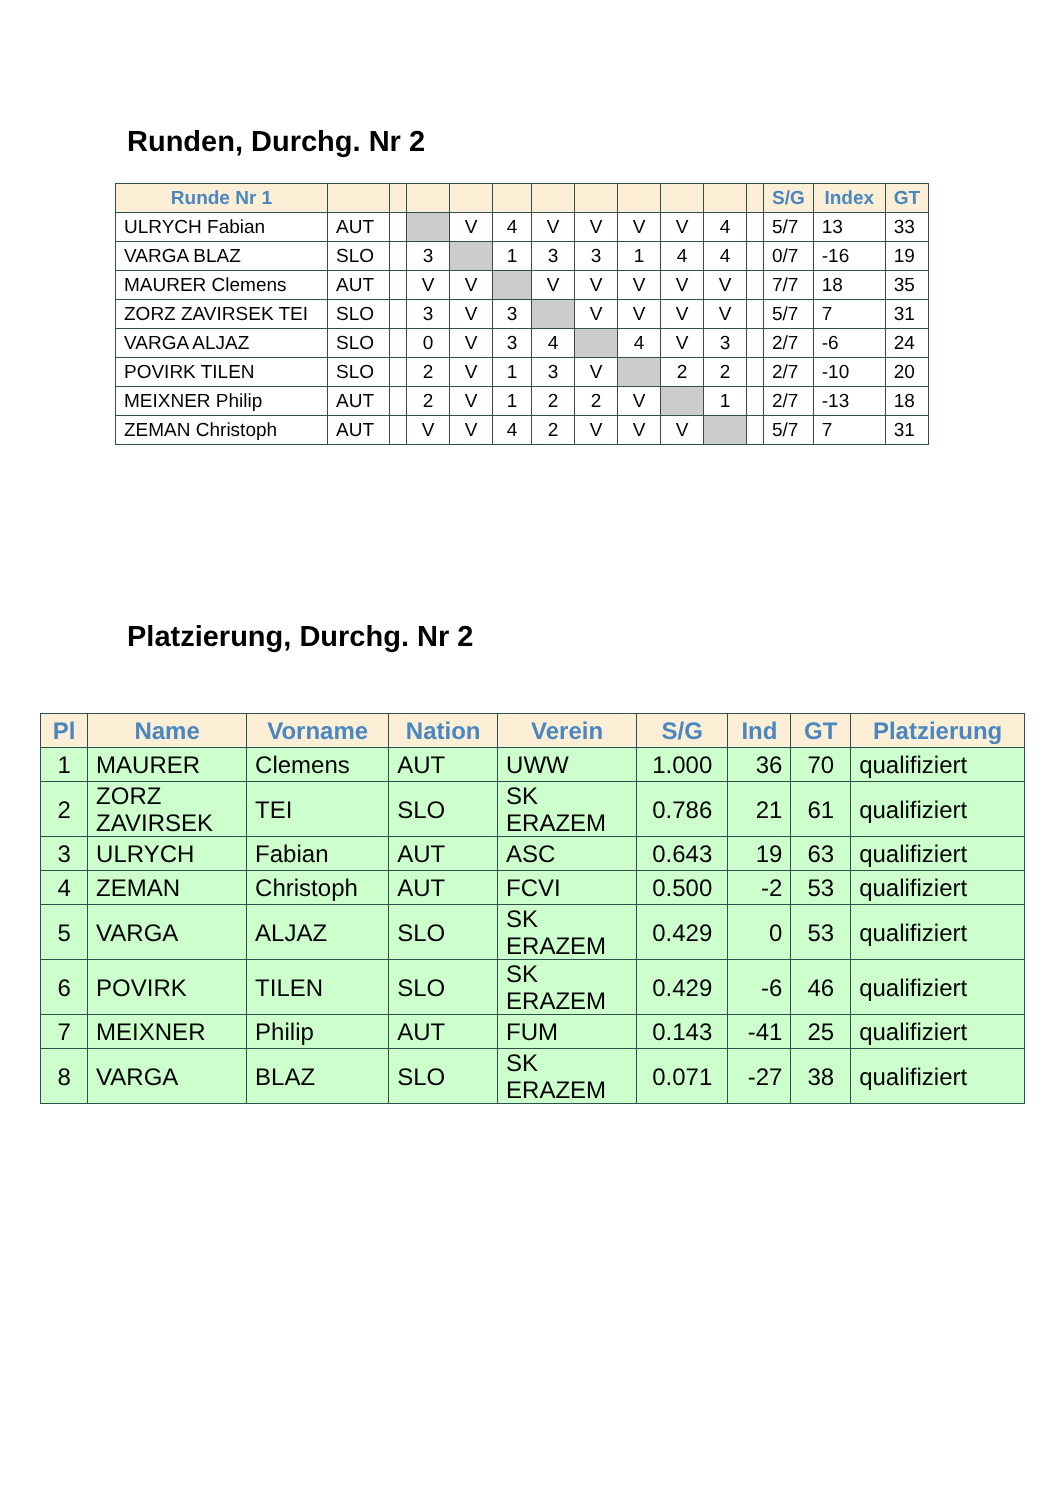Runden, Durchg. Nr 2
| Runde Nr 1 | | | | | | | | | | | | S/G | Index | GT |
| --- | --- | --- | --- | --- | --- | --- | --- | --- | --- | --- | --- | --- | --- | --- |
| ULRYCH Fabian | AUT | | | V | 4 | V | V | V | V | 4 | | 5/7 | 13 | 33 |
| VARGA BLAZ | SLO | | 3 | | 1 | 3 | 3 | 1 | 4 | 4 | | 0/7 | -16 | 19 |
| MAURER Clemens | AUT | | V | V | | V | V | V | V | V | | 7/7 | 18 | 35 |
| ZORZ ZAVIRSEK TEI | SLO | | 3 | V | 3 | | V | V | V | V | | 5/7 | 7 | 31 |
| VARGA ALJAZ | SLO | | 0 | V | 3 | 4 | | 4 | V | 3 | | 2/7 | -6 | 24 |
| POVIRK TILEN | SLO | | 2 | V | 1 | 3 | V | | 2 | 2 | | 2/7 | -10 | 20 |
| MEIXNER Philip | AUT | | 2 | V | 1 | 2 | 2 | V | | 1 | | 2/7 | -13 | 18 |
| ZEMAN Christoph | AUT | | V | V | 4 | 2 | V | V | V | | | 5/7 | 7 | 31 |
Platzierung, Durchg. Nr 2
| Pl | Name | Vorname | Nation | Verein | S/G | Ind | GT | Platzierung |
| --- | --- | --- | --- | --- | --- | --- | --- | --- |
| 1 | MAURER | Clemens | AUT | UWW | 1.000 | 36 | 70 | qualifiziert |
| 2 | ZORZ ZAVIRSEK | TEI | SLO | SK ERAZEM | 0.786 | 21 | 61 | qualifiziert |
| 3 | ULRYCH | Fabian | AUT | ASC | 0.643 | 19 | 63 | qualifiziert |
| 4 | ZEMAN | Christoph | AUT | FCVI | 0.500 | -2 | 53 | qualifiziert |
| 5 | VARGA | ALJAZ | SLO | SK ERAZEM | 0.429 | 0 | 53 | qualifiziert |
| 6 | POVIRK | TILEN | SLO | SK ERAZEM | 0.429 | -6 | 46 | qualifiziert |
| 7 | MEIXNER | Philip | AUT | FUM | 0.143 | -41 | 25 | qualifiziert |
| 8 | VARGA | BLAZ | SLO | SK ERAZEM | 0.071 | -27 | 38 | qualifiziert |